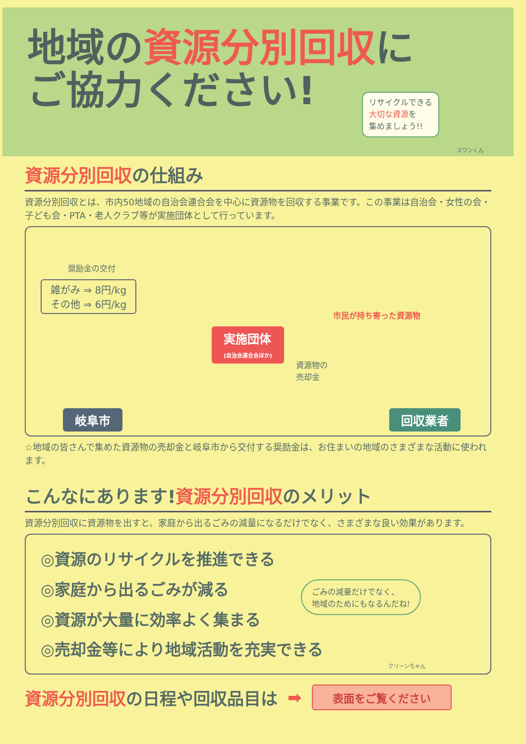地域の資源分別回収に
ご協力ください!
リサイクルできる
大切な資源を
集めましょう!!
スワンくん
資源分別回収の仕組み
資源分別回収とは、市内50地域の自治会連合会を中心に資源物を回収する事業です。この事業は自治会・女性の会・子ども会・PTA・老人クラブ等が実施団体として行っています。
奨励金の交付
雑がみ ⇒ 8円/kg
その他 ⇒ 6円/kg
実施団体
(自治会連合会ほか)
市民が持ち寄った資源物
資源物の
売却金
岐阜市 回収業者
☆地域の皆さんで集めた資源物の売却金と岐阜市から交付する奨励金は、お住まいの地域のさまざまな活動に使われます。
こんなにあります!資源分別回収のメリット
資源分別回収に資源物を出すと、家庭から出るごみの減量になるだけでなく、さまざまな良い効果があります。
◎資源のリサイクルを推進できる
◎家庭から出るごみが減る
◎資源が大量に効率よく集まる
◎売却金等により地域活動を充実できる
ごみの減量だけでなく、
地域のためにもなるんだね!
クリーンちゃん
資源分別回収の日程や回収品目は ➡ 表面をご覧ください